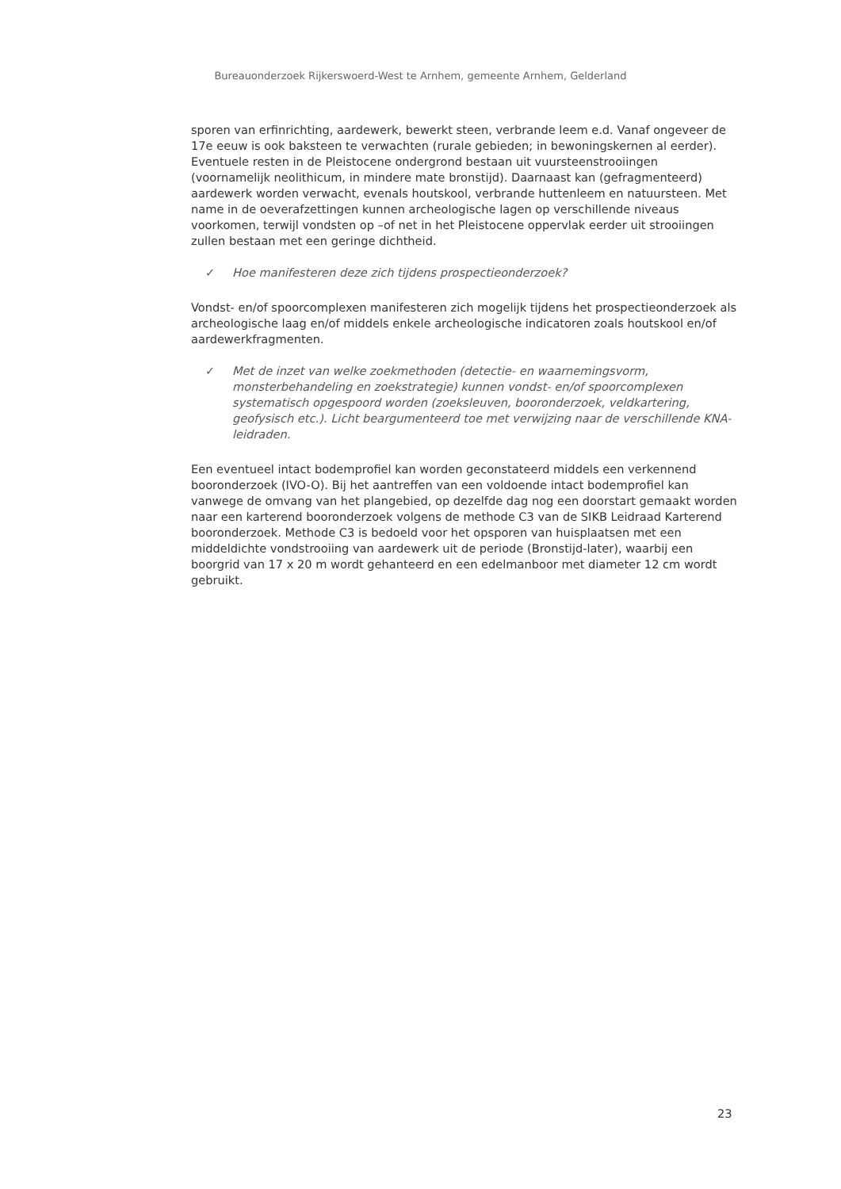Bureauonderzoek Rijkerswoerd-West te Arnhem, gemeente Arnhem, Gelderland
sporen van erfinrichting, aardewerk, bewerkt steen, verbrande leem e.d. Vanaf ongeveer de 17e eeuw is ook baksteen te verwachten (rurale gebieden; in bewoningskernen al eerder). Eventuele resten in de Pleistocene ondergrond bestaan uit vuursteenstrooiingen (voornamelijk neolithicum, in mindere mate bronstijd). Daarnaast kan (gefragmenteerd) aardewerk worden verwacht, evenals houtskool, verbrande huttenleem en natuursteen. Met name in de oeverafzettingen kunnen archeologische lagen op verschillende niveaus voorkomen, terwijl vondsten op –of net in het Pleistocene oppervlak eerder uit strooiingen zullen bestaan met een geringe dichtheid.
✓ Hoe manifesteren deze zich tijdens prospectieonderzoek?
Vondst- en/of spoorcomplexen manifesteren zich mogelijk tijdens het prospectieonderzoek als archeologische laag en/of middels enkele archeologische indicatoren zoals houtskool en/of aardewerkfragmenten.
✓ Met de inzet van welke zoekmethoden (detectie- en waarnemingsvorm, monsterbehandeling en zoekstrategie) kunnen vondst- en/of spoorcomplexen systematisch opgespoord worden (zoeksleuven, booronderzoek, veldkartering, geofysisch etc.). Licht beargumenteerd toe met verwijzing naar de verschillende KNA-leidraden.
Een eventueel intact bodemprofiel kan worden geconstateerd middels een verkennend booronderzoek (IVO-O). Bij het aantreffen van een voldoende intact bodemprofiel kan vanwege de omvang van het plangebied, op dezelfde dag nog een doorstart gemaakt worden naar een karterend booronderzoek volgens de methode C3 van de SIKB Leidraad Karterend booronderzoek. Methode C3 is bedoeld voor het opsporen van huisplaatsen met een middeldichte vondstrooiing van aardewerk uit de periode (Bronstijd-later), waarbij een boorgrid van 17 x 20 m wordt gehanteerd en een edelmanboor met diameter 12 cm wordt gebruikt.
23